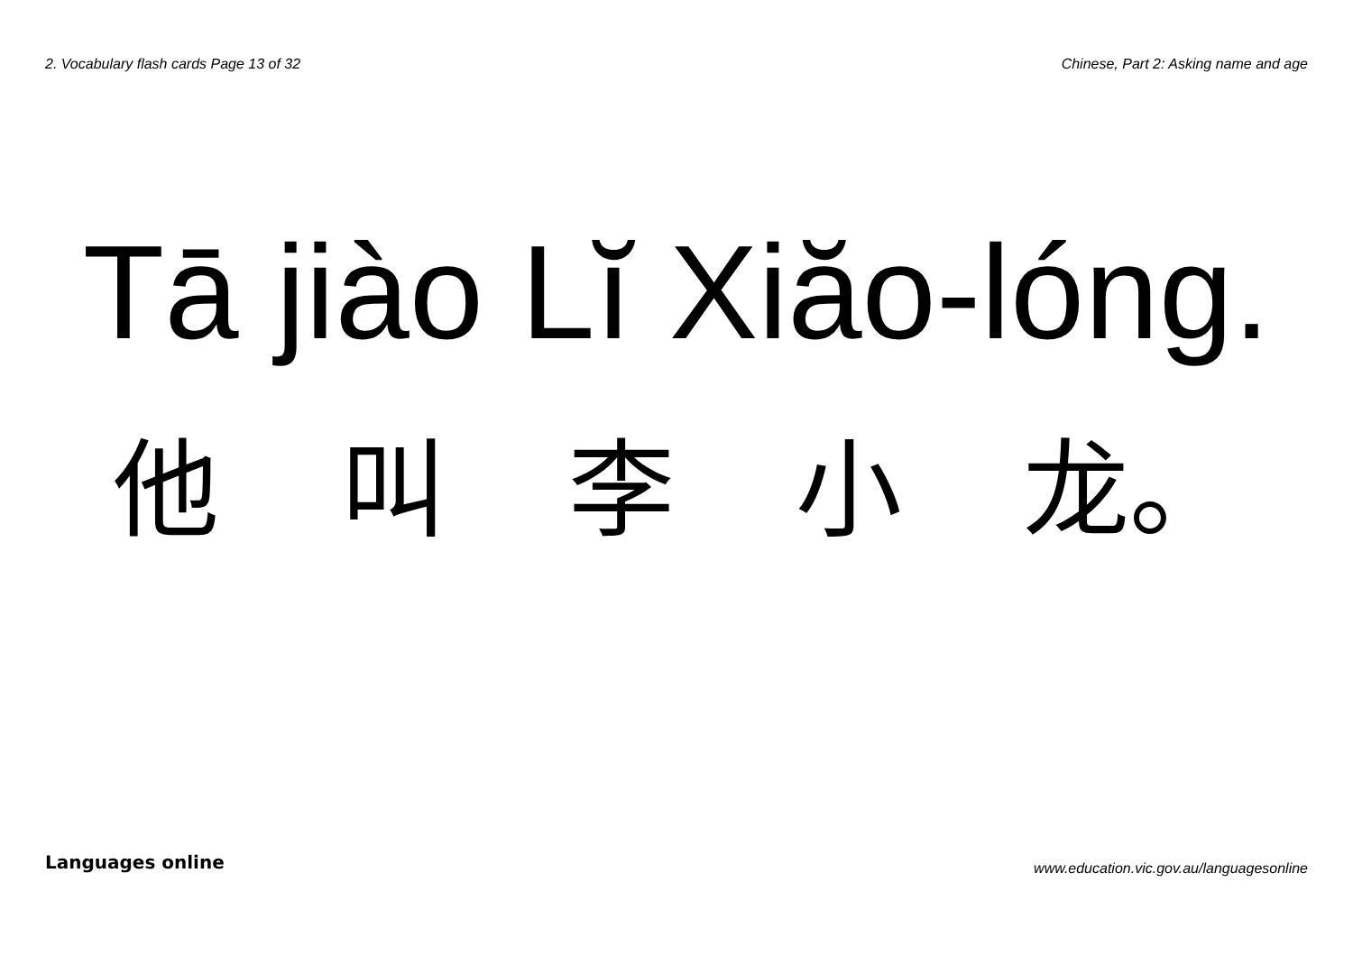2. Vocabulary flash cards Page 13 of 32 Chinese, Part 2: Asking name and age
Tā jiào Lĭ Xiăo-lóng.
他 叫 李 小 龙。
Languages online www.education.vic.gov.au/languagesonline